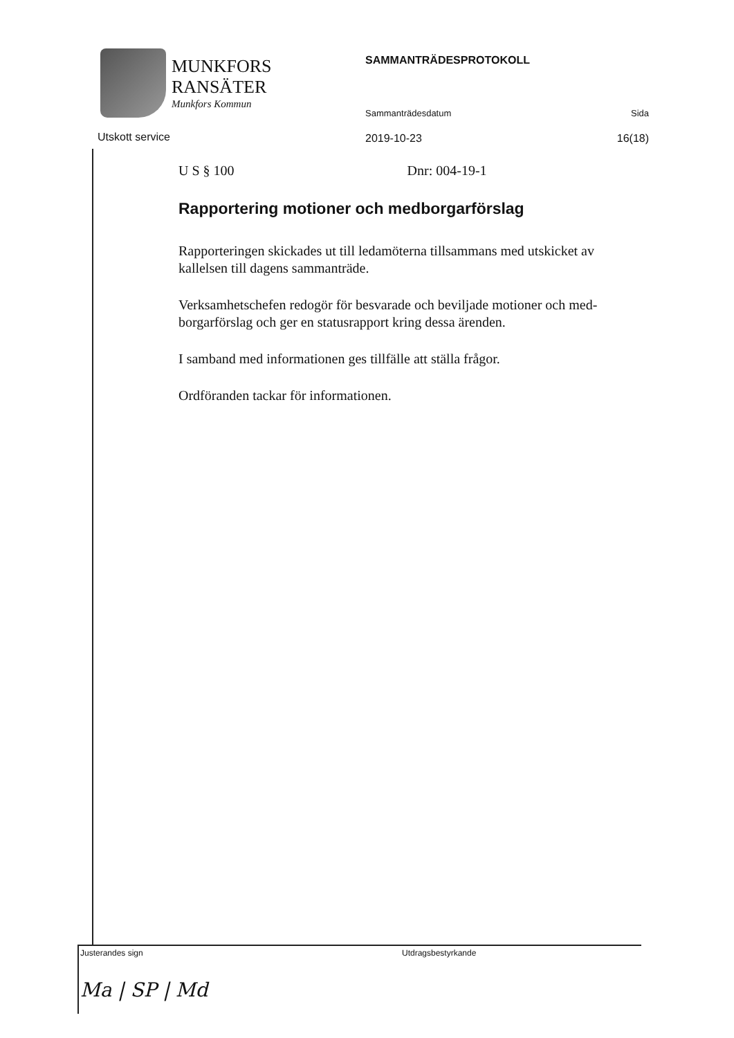MUNKFORS
RANSÄTER
Munkfors Kommun
SAMMANTRÄDESPROTOKOLL
Sammanträdesdatum Sida
2019-10-23 16(18)
Utskott service
U S § 100 Dnr: 004-19-1
Rapportering motioner och medborgarförslag
Rapporteringen skickades ut till ledamöterna tillsammans med utskicket av kallelsen till dagens sammanträde.
Verksamhetschefen redogör för besvarade och beviljade motioner och med-borgarförslag och ger en statusrapport kring dessa ärenden.
I samband med informationen ges tillfälle att ställa frågor.
Ordföranden tackar för informationen.
Justerandes sign
Ma | SP | Md
Utdragsbestyrkande